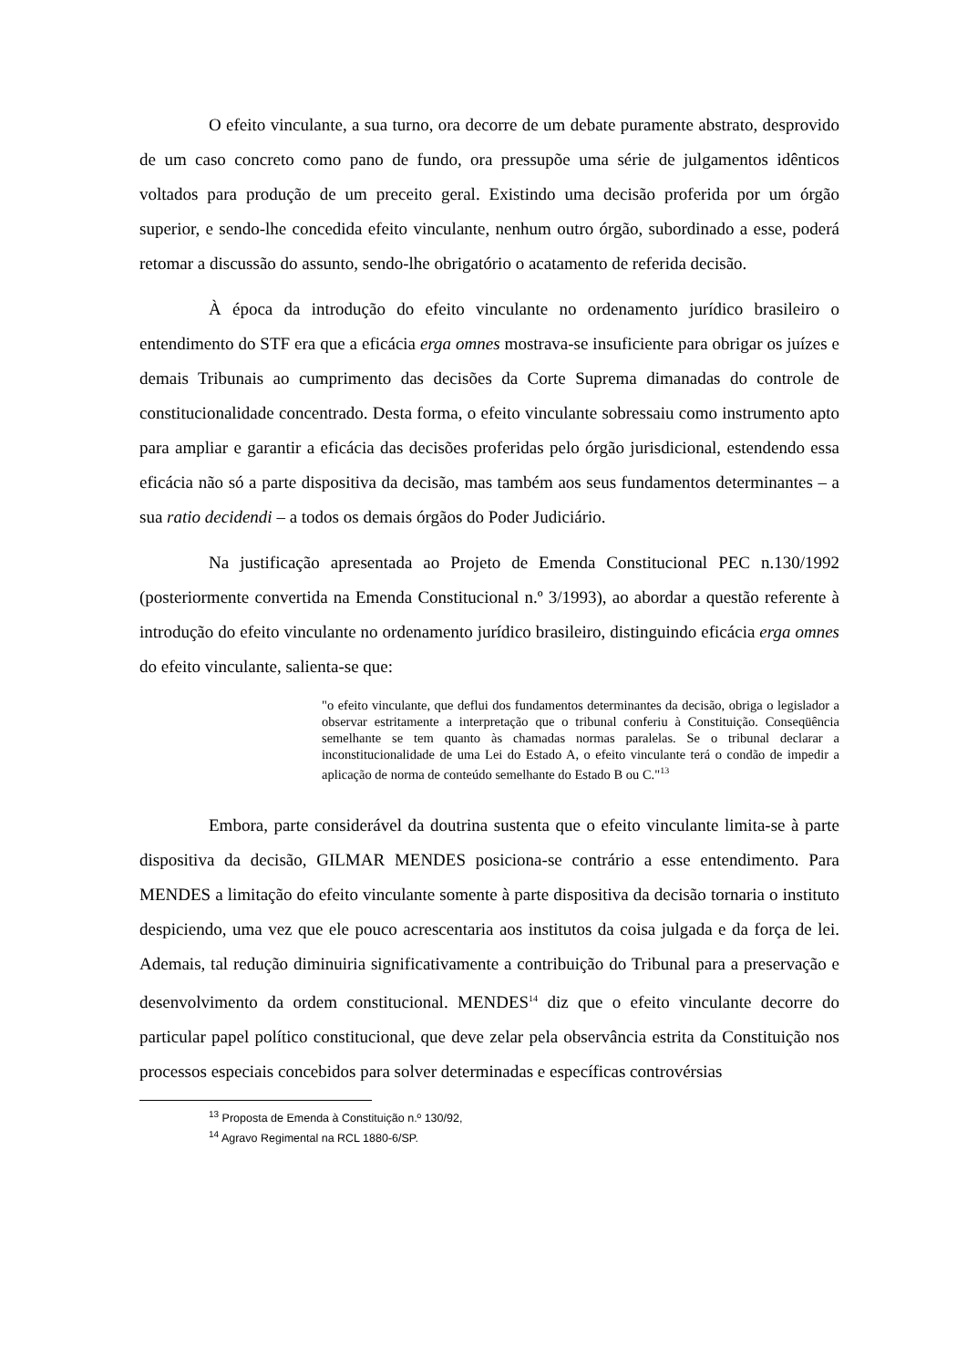O efeito vinculante, a sua turno, ora decorre de um debate puramente abstrato, desprovido de um caso concreto como pano de fundo, ora pressupõe uma série de julgamentos idênticos voltados para produção de um preceito geral. Existindo uma decisão proferida por um órgão superior, e sendo-lhe concedida efeito vinculante, nenhum outro órgão, subordinado a esse, poderá retomar a discussão do assunto, sendo-lhe obrigatório o acatamento de referida decisão.
À época da introdução do efeito vinculante no ordenamento jurídico brasileiro o entendimento do STF era que a eficácia erga omnes mostrava-se insuficiente para obrigar os juízes e demais Tribunais ao cumprimento das decisões da Corte Suprema dimanadas do controle de constitucionalidade concentrado. Desta forma, o efeito vinculante sobressaiu como instrumento apto para ampliar e garantir a eficácia das decisões proferidas pelo órgão jurisdicional, estendendo essa eficácia não só a parte dispositiva da decisão, mas também aos seus fundamentos determinantes – a sua ratio decidendi – a todos os demais órgãos do Poder Judiciário.
Na justificação apresentada ao Projeto de Emenda Constitucional PEC n.130/1992 (posteriormente convertida na Emenda Constitucional n.º 3/1993), ao abordar a questão referente à introdução do efeito vinculante no ordenamento jurídico brasileiro, distinguindo eficácia erga omnes do efeito vinculante, salienta-se que:
"o efeito vinculante, que deflui dos fundamentos determinantes da decisão, obriga o legislador a observar estritamente a interpretação que o tribunal conferiu à Constituição. Conseqüência semelhante se tem quanto às chamadas normas paralelas. Se o tribunal declarar a inconstitucionalidade de uma Lei do Estado A, o efeito vinculante terá o condão de impedir a aplicação de norma de conteúdo semelhante do Estado B ou C."<sup>13</sup>
Embora, parte considerável da doutrina sustenta que o efeito vinculante limita-se à parte dispositiva da decisão, GILMAR MENDES posiciona-se contrário a esse entendimento. Para MENDES a limitação do efeito vinculante somente à parte dispositiva da decisão tornaria o instituto despiciendo, uma vez que ele pouco acrescentaria aos institutos da coisa julgada e da força de lei. Ademais, tal redução diminuiria significativamente a contribuição do Tribunal para a preservação e desenvolvimento da ordem constitucional. MENDES<sup>14</sup> diz que o efeito vinculante decorre do particular papel político constitucional, que deve zelar pela observância estrita da Constituição nos processos especiais concebidos para solver determinadas e específicas controvérsias
<sup>13</sup> Proposta de Emenda à Constituição n.º 130/92,
<sup>14</sup> Agravo Regimental na RCL 1880-6/SP.